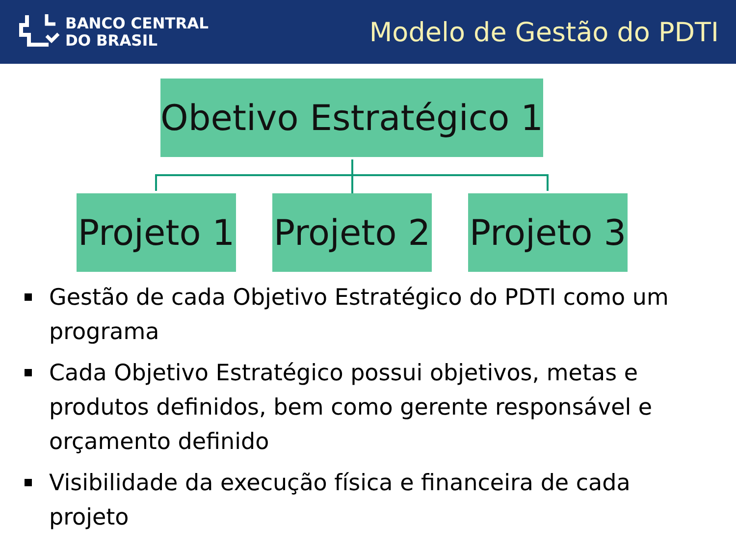BANCO CENTRAL
DO BRASIL
Modelo de Gestão do PDTI
Obetivo Estratégico 1
Projeto 1
Projeto 2
Projeto 3
Gestão de cada Objetivo Estratégico do PDTI como um programa
Cada Objetivo Estratégico possui objetivos, metas e produtos definidos, bem como gerente responsável e orçamento definido
Visibilidade da execução física e financeira de cada projeto